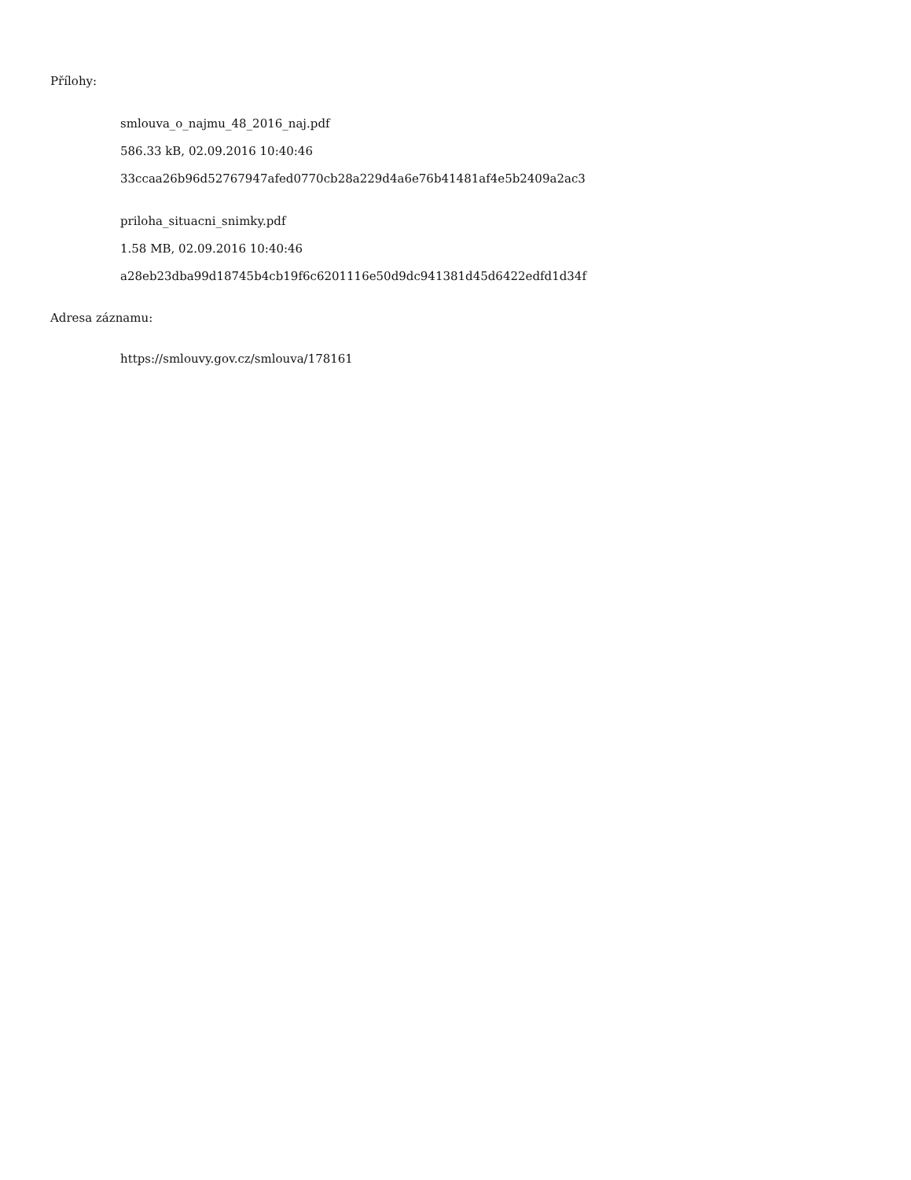Přílohy:
smlouva_o_najmu_48_2016_naj.pdf
586.33 kB, 02.09.2016 10:40:46
33ccaa26b96d52767947afed0770cb28a229d4a6e76b41481af4e5b2409a2ac3
priloha_situacni_snimky.pdf
1.58 MB, 02.09.2016 10:40:46
a28eb23dba99d18745b4cb19f6c6201116e50d9dc941381d45d6422edfd1d34f
Adresa záznamu:
https://smlouvy.gov.cz/smlouva/178161